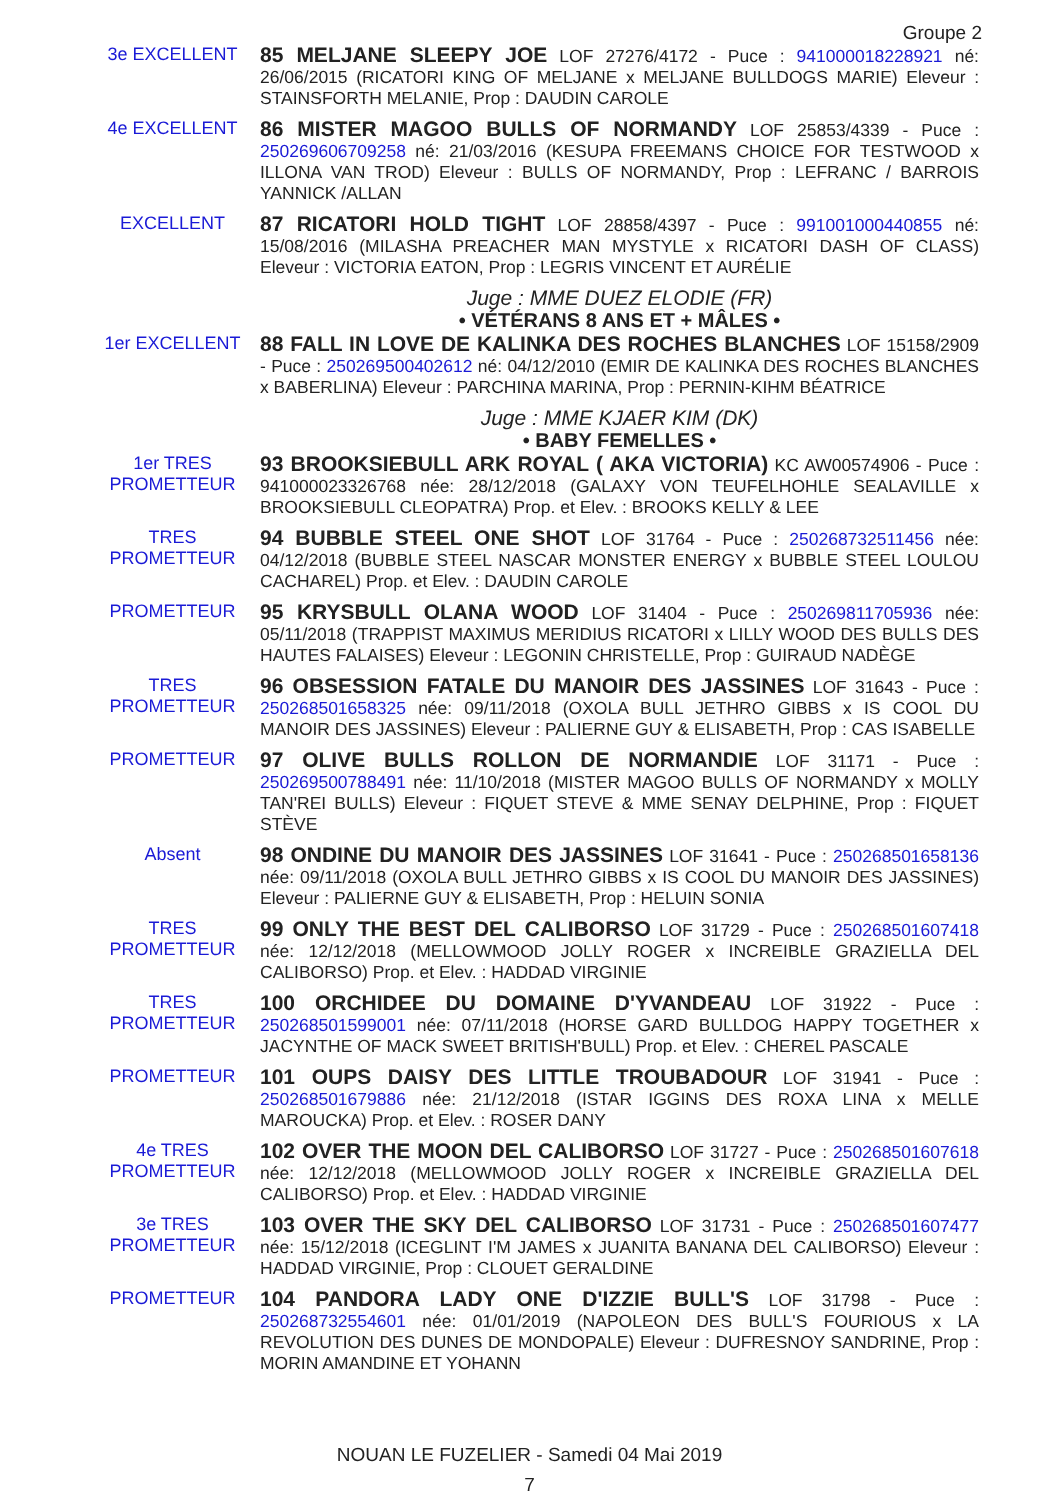Groupe 2
3e EXCELLENT
85 MELJANE SLEEPY JOE LOF 27276/4172 - Puce : 941000018228921 né: 26/06/2015 (RICATORI KING OF MELJANE x MELJANE BULLDOGS MARIE) Eleveur : STAINSFORTH MELANIE, Prop : DAUDIN CAROLE
4e EXCELLENT
86 MISTER MAGOO BULLS OF NORMANDY LOF 25853/4339 - Puce : 250269606709258 né: 21/03/2016 (KESUPA FREEMANS CHOICE FOR TESTWOOD x ILLONA VAN TROD) Eleveur : BULLS OF NORMANDY, Prop : LEFRANC / BARROIS YANNICK /ALLAN
EXCELLENT
87 RICATORI HOLD TIGHT LOF 28858/4397 - Puce : 991001000440855 né: 15/08/2016 (MILASHA PREACHER MAN MYSTYLE x RICATORI DASH OF CLASS) Eleveur : VICTORIA EATON, Prop : LEGRIS VINCENT ET AURÉLIE
Juge : MME DUEZ ELODIE (FR)
• VÉTÉRANS 8 ANS ET + MÂLES •
1er EXCELLENT
88 FALL IN LOVE DE KALINKA DES ROCHES BLANCHES LOF 15158/2909 - Puce : 250269500402612 né: 04/12/2010 (EMIR DE KALINKA DES ROCHES BLANCHES x BABERLINA) Eleveur : PARCHINA MARINA, Prop : PERNIN-KIHM BÉATRICE
Juge : MME KJAER KIM (DK)
• BABY FEMELLES •
1er TRES
PROMETTEUR
93 BROOKSIEBULL ARK ROYAL ( AKA VICTORIA) KC AW00574906 - Puce : 941000023326768 née: 28/12/2018 (GALAXY VON TEUFELHOHLE SEALAVILLE x BROOKSIEBULL CLEOPATRA) Prop. et Elev. : BROOKS KELLY & LEE
TRES PROMETTEUR
94 BUBBLE STEEL ONE SHOT LOF 31764 - Puce : 250268732511456 née: 04/12/2018 (BUBBLE STEEL NASCAR MONSTER ENERGY x BUBBLE STEEL LOULOU CACHAREL) Prop. et Elev. : DAUDIN CAROLE
PROMETTEUR
95 KRYSBULL OLANA WOOD LOF 31404 - Puce : 250269811705936 née: 05/11/2018 (TRAPPIST MAXIMUS MERIDIUS RICATORI x LILLY WOOD DES BULLS DES HAUTES FALAISES) Eleveur : LEGONIN CHRISTELLE, Prop : GUIRAUD NADÈGE
TRES PROMETTEUR
96 OBSESSION FATALE DU MANOIR DES JASSINES LOF 31643 - Puce : 250268501658325 née: 09/11/2018 (OXOLA BULL JETHRO GIBBS x IS COOL DU MANOIR DES JASSINES) Eleveur : PALIERNE GUY & ELISABETH, Prop : CAS ISABELLE
PROMETTEUR
97 OLIVE BULLS ROLLON DE NORMANDIE LOF 31171 - Puce : 250269500788491 née: 11/10/2018 (MISTER MAGOO BULLS OF NORMANDY x MOLLY TAN'REI BULLS) Eleveur : FIQUET STEVE & MME SENAY DELPHINE, Prop : FIQUET STÈVE
Absent
98 ONDINE DU MANOIR DES JASSINES LOF 31641 - Puce : 250268501658136 née: 09/11/2018 (OXOLA BULL JETHRO GIBBS x IS COOL DU MANOIR DES JASSINES) Eleveur : PALIERNE GUY & ELISABETH, Prop : HELUIN SONIA
TRES PROMETTEUR
99 ONLY THE BEST DEL CALIBORSO LOF 31729 - Puce : 250268501607418 née: 12/12/2018 (MELLOWMOOD JOLLY ROGER x INCREIBLE GRAZIELLA DEL CALIBORSO) Prop. et Elev. : HADDAD VIRGINIE
TRES PROMETTEUR
100 ORCHIDEE DU DOMAINE D'YVANDEAU LOF 31922 - Puce : 250268501599001 née: 07/11/2018 (HORSE GARD BULLDOG HAPPY TOGETHER x JACYNTHE OF MACK SWEET BRITISH'BULL) Prop. et Elev. : CHEREL PASCALE
PROMETTEUR
101 OUPS DAISY DES LITTLE TROUBADOUR LOF 31941 - Puce : 250268501679886 née: 21/12/2018 (ISTAR IGGINS DES ROXA LINA x MELLE MAROUCKA) Prop. et Elev. : ROSER DANY
4e TRES
PROMETTEUR
102 OVER THE MOON DEL CALIBORSO LOF 31727 - Puce : 250268501607618 née: 12/12/2018 (MELLOWMOOD JOLLY ROGER x INCREIBLE GRAZIELLA DEL CALIBORSO) Prop. et Elev. : HADDAD VIRGINIE
3e TRES
PROMETTEUR
103 OVER THE SKY DEL CALIBORSO LOF 31731 - Puce : 250268501607477 née: 15/12/2018 (ICEGLINT I'M JAMES x JUANITA BANANA DEL CALIBORSO) Eleveur : HADDAD VIRGINIE, Prop : CLOUET GERALDINE
PROMETTEUR
104 PANDORA LADY ONE D'IZZIE BULL'S LOF 31798 - Puce : 250268732554601 née: 01/01/2019 (NAPOLEON DES BULL'S FOURIOUS x LA REVOLUTION DES DUNES DE MONDOPALE) Eleveur : DUFRESNOY SANDRINE, Prop : MORIN AMANDINE ET YOHANN
NOUAN LE FUZELIER - Samedi 04 Mai 2019
7